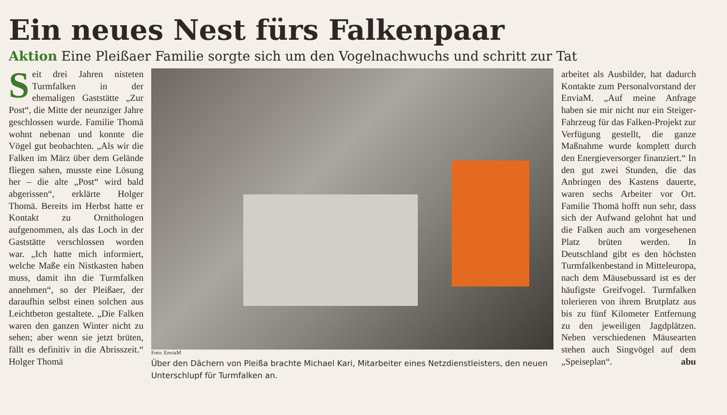Ein neues Nest fürs Falkenpaar
Aktion Eine Pleißaer Familie sorgte sich um den Vogelnachwuchs und schritt zur Tat
Seit drei Jahren nisteten Turmfalken in der ehemaligen Gaststätte „Zur Post“, die Mitte der neunziger Jahre geschlossen wurde. Familie Thomä wohnt nebenan und konnte die Vögel gut beobachten. „Als wir die Falken im März über dem Gelände fliegen sahen, musste eine Lösung her – die alte „Post“ wird bald abgerissen“, erklärte Holger Thomä. Bereits im Herbst hatte er Kontakt zu Ornithologen aufgenommen, als das Loch in der Gaststätte verschlossen worden war. „Ich hatte mich informiert, welche Maße ein Nistkasten haben muss, damit ihn die Turmfalken annehmen“, so der Pleißaer, der daraufhin selbst einen solchen aus Leichtbeton gestaltete. „Die Falken waren den ganzen Winter nicht zu sehen; aber wenn sie jetzt brüten, fällt es definitiv in die Abrisszeit.“ Holger Thomä
Foto: EnviaM
Über den Dächern von Pleißa brachte Michael Kari, Mitarbeiter eines Netzdienstleisters, den neuen Unterschlupf für Turmfalken an.
arbeitet als Ausbilder, hat dadurch Kontakte zum Personalvorstand der EnviaM. „Auf meine Anfrage haben sie mir nicht nur ein Steiger-Fahrzeug für das Falken-Projekt zur Verfügung gestellt, die ganze Maßnahme wurde komplett durch den Energieversorger finanziert.“ In den gut zwei Stunden, die das Anbringen des Kastens dauerte, waren sechs Arbeiter vor Ort. Familie Thomä hofft nun sehr, dass sich der Aufwand gelohnt hat und die Falken auch am vorgesehenen Platz brüten werden. In Deutschland gibt es den höchsten Turmfalkenbestand in Mitteleuropa, nach dem Mäusebussard ist es der häufigste Greifvogel. Turmfalken tolerieren von ihrem Brutplatz aus bis zu fünf Kilometer Entfernung zu den jeweiligen Jagdplätzen. Neben verschiedenen Mäusearten stehen auch Singvögel auf dem „Speiseplan“. abu